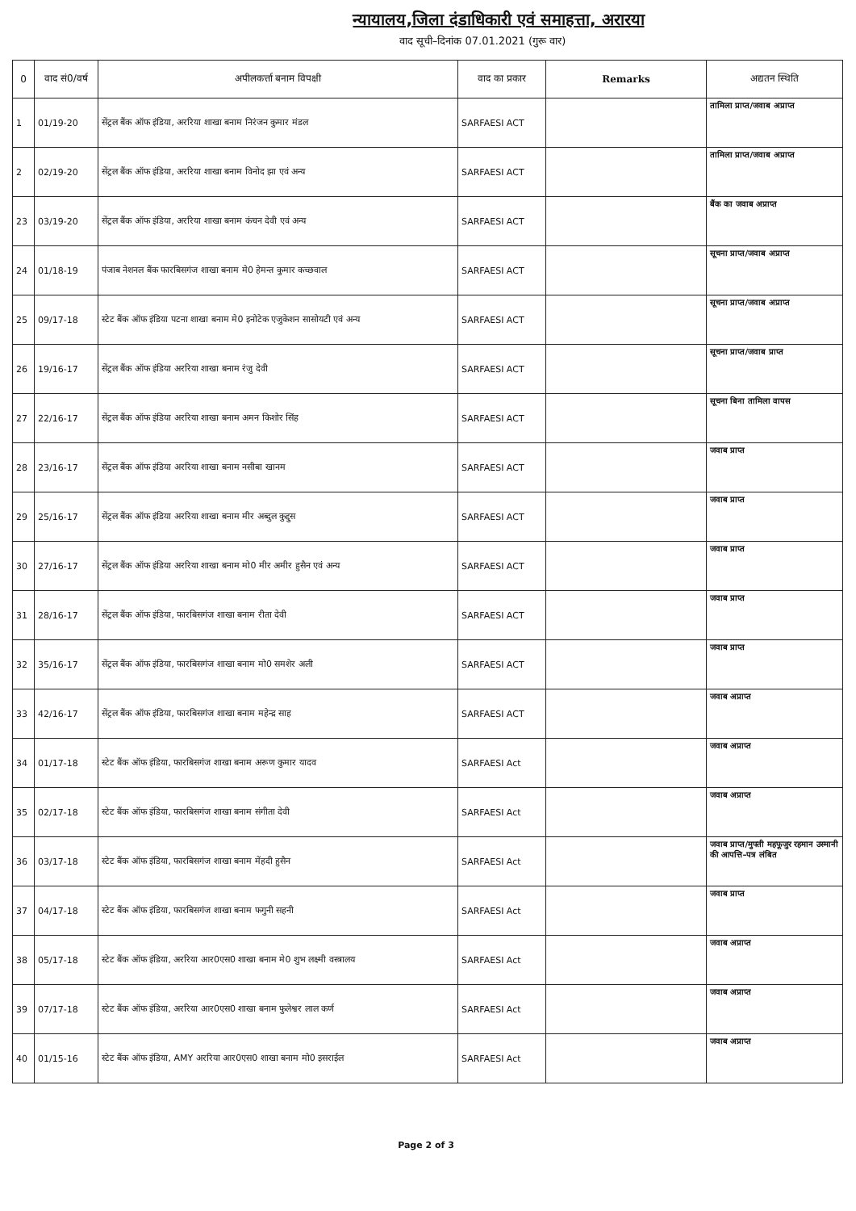न्यायालय,जिला दंडाधिकारी एवं समाहत्ता, अरारया
वाद सूची–दिनांक 07.01.2021 (गुरू वार)
| 0 | वाद सं0/वर्ष | अपीलकर्त्ता बनाम विपक्षी | वाद का प्रकार | Remarks | अद्यतन स्थिति |
| --- | --- | --- | --- | --- | --- |
| 1 | 01/19-20 | सेंट्रल बैंक ऑफ इंडिया, अररिया शाखा बनाम निरंजन कुमार मंडल | SARFAESI ACT | | तामिला प्राप्त/जवाब अप्राप्त |
| 2 | 02/19-20 | सेंट्रल बैंक ऑफ इंडिया, अररिया शाखा बनाम विनोद झा एवं अन्य | SARFAESI ACT | | तामिला प्राप्त/जवाब अप्राप्त |
| 23 | 03/19-20 | सेंट्रल बैंक ऑफ इंडिया, अररिया शाखा बनाम कंचन देवी एवं अन्य | SARFAESI ACT | | बैंक का जवाब अप्राप्त |
| 24 | 01/18-19 | पंजाब नेशनल बैंक फारबिसगंज शाखा बनाम मे0 हेमन्त कुमार कच्छवाल | SARFAESI ACT | | सूचना प्राप्त/जवाब अप्राप्त |
| 25 | 09/17-18 | स्टेट बैंक ऑफ इंडिया पटना शाखा बनाम मे0 इनोटेक एजुकेशन सासोयटी एवं अन्य | SARFAESI ACT | | सूचना प्राप्त/जवाब अप्राप्त |
| 26 | 19/16-17 | सेंट्रल बैंक ऑफ इंडिया अररिया शाखा बनाम रंजु देवी | SARFAESI ACT | | सूचना प्राप्त/जवाब प्राप्त |
| 27 | 22/16-17 | सेंट्रल बैंक ऑफ इंडिया अररिया शाखा बनाम अमन किशोर सिंह | SARFAESI ACT | | सूचना बिना तामिला वापस |
| 28 | 23/16-17 | सेंट्रल बैंक ऑफ इंडिया अररिया शाखा बनाम नसीबा खानम | SARFAESI ACT | | जवाब प्राप्त |
| 29 | 25/16-17 | सेंट्रल बैंक ऑफ इंडिया अररिया शाखा बनाम मीर अब्दुल कुद्दुस | SARFAESI ACT | | जवाब प्राप्त |
| 30 | 27/16-17 | सेंट्रल बैंक ऑफ इंडिया अररिया शाखा बनाम मो0 मीर अमीर हुसैन एवं अन्य | SARFAESI ACT | | जवाब प्राप्त |
| 31 | 28/16-17 | सेंट्रल बैंक ऑफ इंडिया, फारबिसगंज शाखा बनाम रीता देवी | SARFAESI ACT | | जवाब प्राप्त |
| 32 | 35/16-17 | सेंट्रल बैंक ऑफ इंडिया, फारबिसगंज शाखा बनाम मो0 समशेर अली | SARFAESI ACT | | जवाब प्राप्त |
| 33 | 42/16-17 | सेंट्रल बैंक ऑफ इंडिया, फारबिसगंज शाखा बनाम महेन्द्र साह | SARFAESI ACT | | जवाब अप्राप्त |
| 34 | 01/17-18 | स्टेट बैंक ऑफ इंडिया, फारबिसगंज शाखा बनाम अरूण कुमार यादव | SARFAESI Act | | जवाब अप्राप्त |
| 35 | 02/17-18 | स्टेट बैंक ऑफ इंडिया, फारबिसगंज शाखा बनाम संगीता देवी | SARFAESI Act | | जवाब अप्राप्त |
| 36 | 03/17-18 | स्टेट बैंक ऑफ इंडिया, फारबिसगंज शाखा बनाम मेंहदी हुसैन | SARFAESI Act | | जवाब प्राप्त/मुफ्ती महफूजुर रहमान उस्मानी की आपत्ति–पत्र लंबित |
| 37 | 04/17-18 | स्टेट बैंक ऑफ इंडिया, फारबिसगंज शाखा बनाम फगुनी सहनी | SARFAESI Act | | जवाब प्राप्त |
| 38 | 05/17-18 | स्टेट बैंक ऑफ इंडिया, अररिया आर0एस0 शाखा बनाम मे0 शुभ लक्ष्मी वस्त्रालय | SARFAESI Act | | जवाब अप्राप्त |
| 39 | 07/17-18 | स्टेट बैंक ऑफ इंडिया, अररिया आर0एस0 शाखा बनाम फुलेश्वर लाल कर्ण | SARFAESI Act | | जवाब अप्राप्त |
| 40 | 01/15-16 | स्टेट बैंक ऑफ इंडिया, AMY अररिया आर0एस0 शाखा बनाम मो0 इसराईल | SARFAESI Act | | जवाब अप्राप्त |
Page 2 of 3